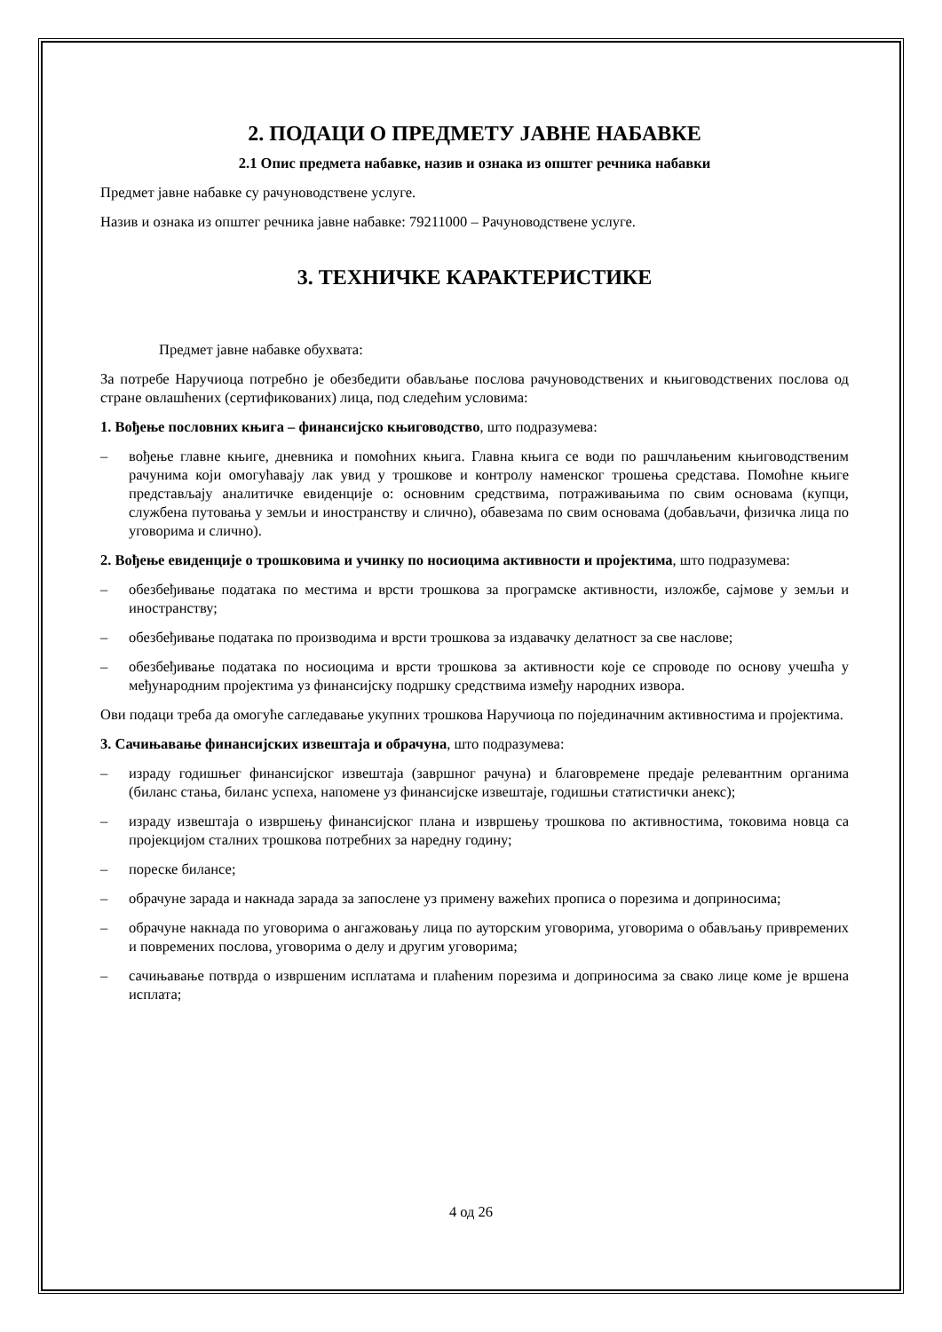2. ПОДАЦИ О ПРЕДМЕТУ ЈАВНЕ НАБАВКЕ
2.1 Опис предмета набавке, назив и ознака из општег речника набавки
Предмет јавне набавке су рачуноводствене услуге.
Назив и ознака из општег речника јавне набавке: 79211000 – Рачуноводствене услуге.
3. ТЕХНИЧКЕ КАРАКТЕРИСТИКЕ
Предмет јавне набавке обухвата:
За потребе Наручиоца потребно је обезбедити обављање послова рачуноводствених и књиговодствених послова од стране овлашћених (сертификованих) лица, под следећим условима:
1. Вођење пословних књига – финансијско књиговодство, што подразумева:
– вођење главне књиге, дневника и помоћних књига. Главна књига се води по рашчлањеним књиговодственим рачунима који омогућавају лак увид у трошкове и контролу наменског трошења средстава. Помоћне књиге представљају аналитичке евиденције о: основним средствима, потраживањима по свим основама (купци, службена путовања у земљи и иностранству и слично), обавезама по свим основама (добављачи, физичка лица по уговорима и слично).
2. Вођење евиденције о трошковима и учинку по носиоцима активности и пројектима, што подразумева:
– обезбеђивање података по местима и врсти трошкова за програмске активности, изложбе, сајмове у земљи и иностранству;
– обезбеђивање података по производима и врсти трошкова за издавачку делатност за све наслове;
– обезбеђивање података по носиоцима и врсти трошкова за активности које се спроводе по основу учешћа у међународним пројектима уз финансијску подршку средствима између народних извора.
Ови подаци треба да омогуће сагледавање укупних трошкова Наручиоца по појединачним активностима и пројектима.
3. Сачињавање финансијских извештаја и обрачуна, што подразумева:
– израду годишњег финансијског извештаја (завршног рачуна) и благовремене предаје релевантним органима (биланс стања, биланс успеха, напомене уз финансијске извештаје, годишњи статистички анекс);
– израду извештаја о извршењу финансијског плана и извршењу трошкова по активностима, токовима новца са пројекцијом сталних трошкова потребних за наредну годину;
– пореске билансе;
– обрачуне зарада и накнада зарада за запослене уз примену важећих прописа о порезима и доприносима;
– обрачуне накнада по уговорима о ангажовању лица по ауторским уговорима, уговорима о обављању привремених и повремених послова, уговорима о делу и другим уговорима;
– сачињавање потврда о извршеним исплатама и плаћеним порезима и доприносима за свако лице коме је вршена исплата;
4 од 26